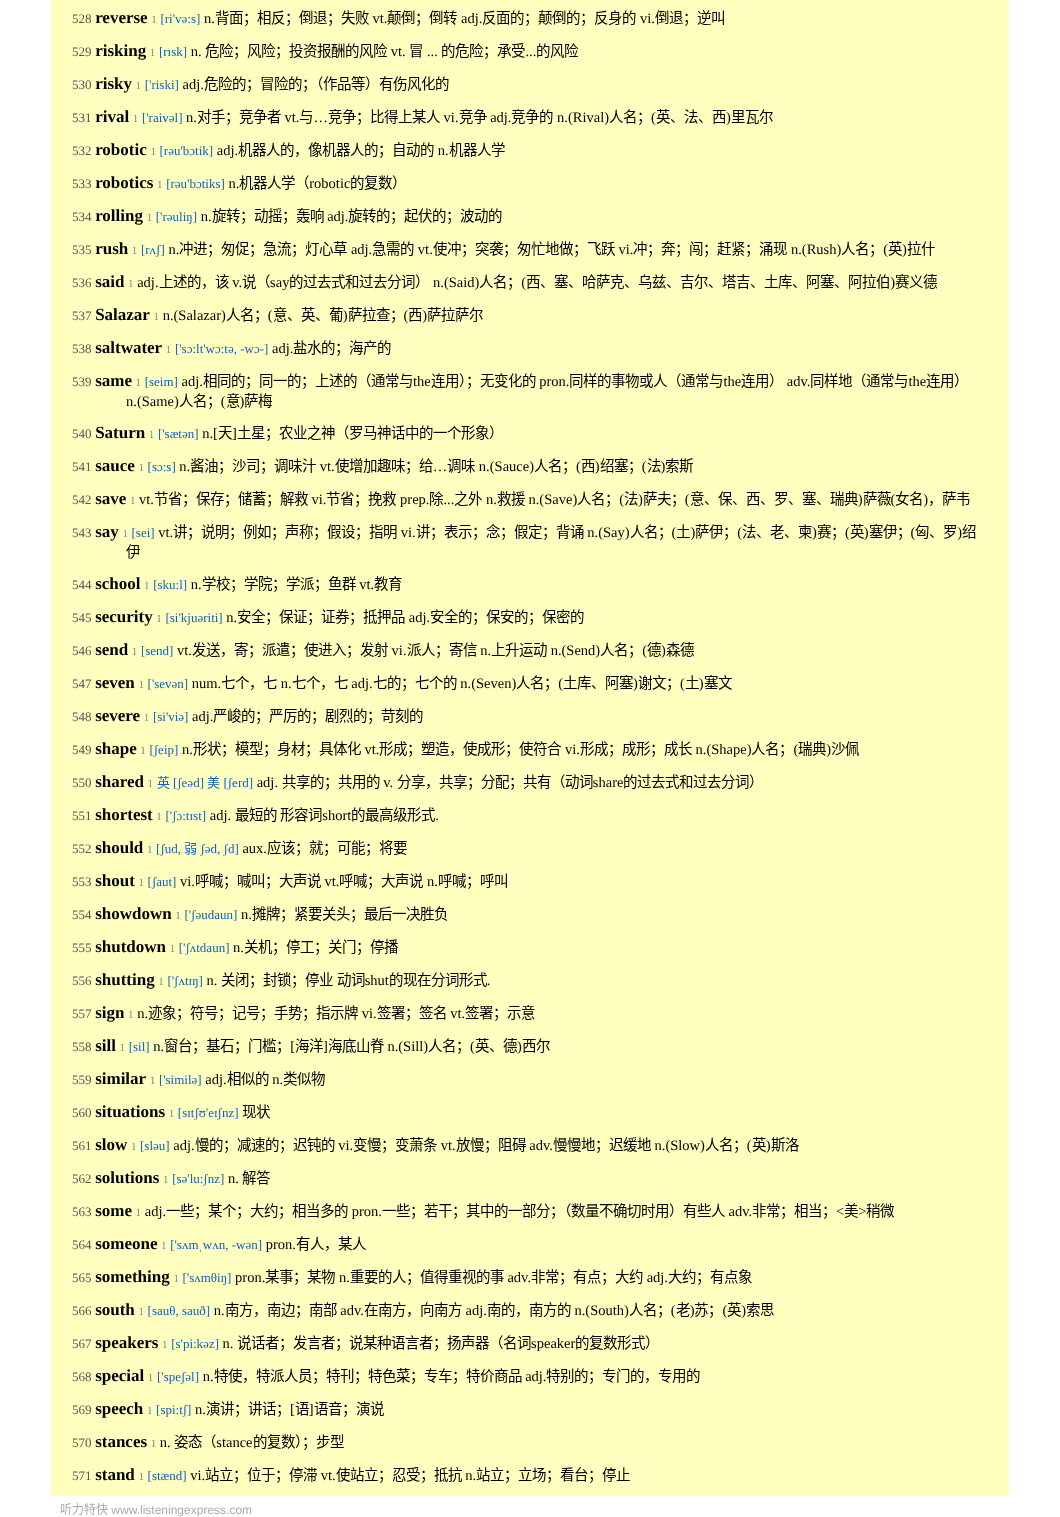528 reverse 1 [ri'və:s] n.背面；相反；倒退；失败 vt.颠倒；倒转 adj.反面的；颠倒的；反身的 vi.倒退；逆叫
529 risking 1 [rɪsk] n. 危险；风险；投资报酬的风险 vt. 冒 ... 的危险；承受...的风险
530 risky 1 ['riski] adj.危险的；冒险的；（作品等）有伤风化的
531 rival 1 ['raivəl] n.对手；竞争者 vt.与…竞争；比得上某人 vi.竞争 adj.竞争的 n.(Rival)人名；(英、法、西)里瓦尔
532 robotic 1 [rəu'bɔtik] adj.机器人的，像机器人的；自动的 n.机器人学
533 robotics 1 [rəu'bɔtiks] n.机器人学（robotic的复数）
534 rolling 1 ['rəuliŋ] n.旋转；动摇；轰响 adj.旋转的；起伏的；波动的
535 rush 1 [rʌʃ] n.冲进；匆促；急流；灯心草 adj.急需的 vt.使冲；突袭；匆忙地做；飞跃 vi.冲；奔；闯；赶紧；涌现 n.(Rush)人名；(英)拉什
536 said 1 adj.上述的，该 v.说（say的过去式和过去分词） n.(Said)人名；(西、塞、哈萨克、乌兹、吉尔、塔吉、土库、阿塞、阿拉伯)赛义德
537 Salazar 1 n.(Salazar)人名；(意、英、葡)萨拉查；(西)萨拉萨尔
538 saltwater 1 ['sɔ:lt'wɔ:tə, -wɔ-] adj.盐水的；海产的
539 same 1 [seim] adj.相同的；同一的；上述的（通常与the连用）；无变化的 pron.同样的事物或人（通常与the连用） adv.同样地（通常与the连用） n.(Same)人名；(意)萨梅
540 Saturn 1 ['sætən] n.[天]土星；农业之神（罗马神话中的一个形象）
541 sauce 1 [sɔ:s] n.酱油；沙司；调味汁 vt.使增加趣味；给…调味 n.(Sauce)人名；(西)绍塞；(法)索斯
542 save 1 vt.节省；保存；储蓄；解救 vi.节省；挽救 prep.除...之外 n.救援 n.(Save)人名；(法)萨夫；(意、保、西、罗、塞、瑞典)萨薇(女名)，萨韦
543 say 1 [sei] vt.讲；说明；例如；声称；假设；指明 vi.讲；表示；念；假定；背诵 n.(Say)人名；(土)萨伊；(法、老、柬)赛；(英)塞伊；(匈、罗)绍伊
544 school 1 [sku:l] n.学校；学院；学派；鱼群 vt.教育
545 security 1 [si'kjuəriti] n.安全；保证；证券；抵押品 adj.安全的；保安的；保密的
546 send 1 [send] vt.发送，寄；派遣；使进入；发射 vi.派人；寄信 n.上升运动 n.(Send)人名；(德)森德
547 seven 1 ['sevən] num.七个，七 n.七个，七 adj.七的；七个的 n.(Seven)人名；(土库、阿塞)谢文；(土)塞文
548 severe 1 [si'viə] adj.严峻的；严厉的；剧烈的；苛刻的
549 shape 1 [ʃeip] n.形状；模型；身材；具体化 vt.形成；塑造，使成形；使符合 vi.形成；成形；成长 n.(Shape)人名；(瑞典)沙佩
550 shared 1 英 [ʃeəd] 美 [ʃerd] adj. 共享的；共用的 v. 分享，共享；分配；共有（动词share的过去式和过去分词）
551 shortest 1 ['ʃɔ:tɪst] adj. 最短的 形容词short的最高级形式.
552 should 1 [ʃud, 弱 ʃəd, ʃd] aux.应该；就；可能；将要
553 shout 1 [ʃaut] vi.呼喊；喊叫；大声说 vt.呼喊；大声说 n.呼喊；呼叫
554 showdown 1 ['ʃəudaun] n.摊牌；紧要关头；最后一决胜负
555 shutdown 1 ['ʃʌtdaun] n.关机；停工；关门；停播
556 shutting 1 ['ʃʌtɪŋ] n. 关闭；封锁；停业 动词shut的现在分词形式.
557 sign 1 n.迹象；符号；记号；手势；指示牌 vi.签署；签名 vt.签署；示意
558 sill 1 [sil] n.窗台；基石；门槛；[海洋]海底山脊 n.(Sill)人名；(英、德)西尔
559 similar 1 ['similə] adj.相似的 n.类似物
560 situations 1 [sɪtʃʊ'eɪʃnz] 现状
561 slow 1 [sləu] adj.慢的；减速的；迟钝的 vi.变慢；变萧条 vt.放慢；阻碍 adv.慢慢地；迟缓地 n.(Slow)人名；(英)斯洛
562 solutions 1 [sə'lu:ʃnz] n. 解答
563 some 1 adj.一些；某个；大约；相当多的 pron.一些；若干；其中的一部分；（数量不确切时用）有些人 adv.非常；相当；<美>稍微
564 someone 1 ['sʌmˌwʌn, -wən] pron.有人，某人
565 something 1 ['sʌmθiŋ] pron.某事；某物 n.重要的人；值得重视的事 adv.非常；有点；大约 adj.大约；有点象
566 south 1 [sauθ, sauð] n.南方，南边；南部 adv.在南方，向南方 adj.南的，南方的 n.(South)人名；(老)苏；(英)索思
567 speakers 1 [s'pi:kəz] n. 说话者；发言者；说某种语言者；扬声器（名词speaker的复数形式）
568 special 1 ['speʃəl] n.特使，特派人员；特刊；特色菜；专车；特价商品 adj.特别的；专门的，专用的
569 speech 1 [spi:tʃ] n.演讲；讲话；[语]语音；演说
570 stances 1 n. 姿态（stance的复数）；步型
571 stand 1 [stænd] vi.站立；位于；停滞 vt.使站立；忍受；抵抗 n.站立；立场；看台；停止
听力特快 www.listeningexpress.com